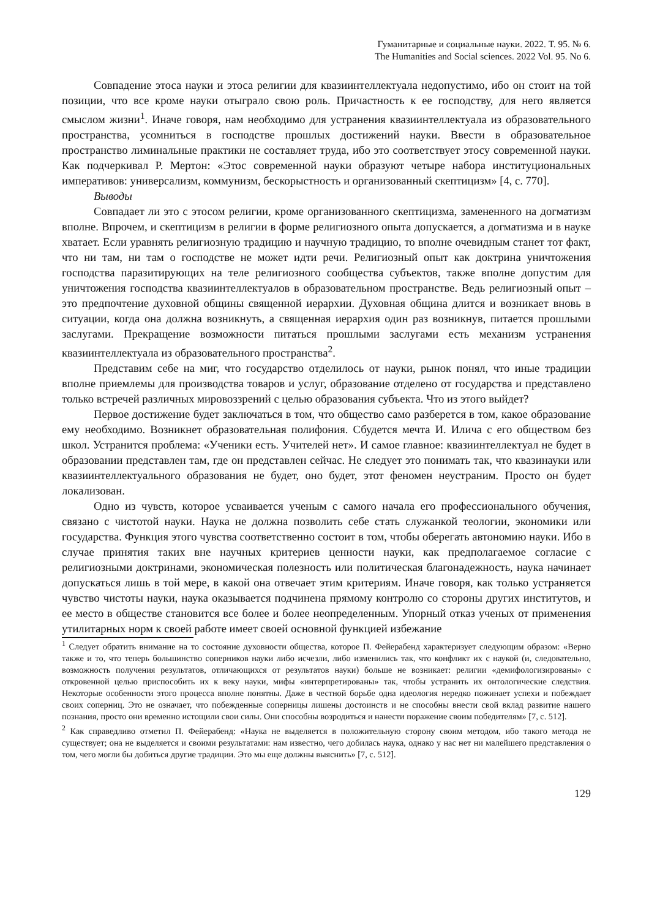Гуманитарные и социальные науки. 2022. Т. 95. № 6.
The Humanities and Social sciences. 2022 Vol. 95. No 6.
Совпадение этоса науки и этоса религии для квазиинтеллектуала недопустимо, ибо он стоит на той позиции, что все кроме науки отыграло свою роль. Причастность к ее господству, для него является смыслом жизни<sup>1</sup>. Иначе говоря, нам необходимо для устранения квазиинтеллектуала из образовательного пространства, усомниться в господстве прошлых достижений науки. Ввести в образовательное пространство лиминальные практики не составляет труда, ибо это соответствует этосу современной науки. Как подчеркивал Р. Мертон: «Этос современной науки образуют четыре набора институциональных императивов: универсализм, коммунизм, бескорыстность и организованный скептицизм» [4, с. 770].
Выводы
Совпадает ли это с этосом религии, кроме организованного скептицизма, замененного на догматизм вполне. Впрочем, и скептицизм в религии в форме религиозного опыта допускается, а догматизма и в науке хватает. Если уравнять религиозную традицию и научную традицию, то вполне очевидным станет тот факт, что ни там, ни там о господстве не может идти речи. Религиозный опыт как доктрина уничтожения господства паразитирующих на теле религиозного сообщества субъектов, также вполне допустим для уничтожения господства квазиинтеллектуалов в образовательном пространстве. Ведь религиозный опыт – это предпочтение духовной общины священной иерархии. Духовная община длится и возникает вновь в ситуации, когда она должна возникнуть, а священная иерархия один раз возникнув, питается прошлыми заслугами. Прекращение возможности питаться прошлыми заслугами есть механизм устранения квазиинтеллектуала из образовательного пространства<sup>2</sup>.
Представим себе на миг, что государство отделилось от науки, рынок понял, что иные традиции вполне приемлемы для производства товаров и услуг, образование отделено от государства и представлено только встречей различных мировоззрений с целью образования субъекта. Что из этого выйдет?
Первое достижение будет заключаться в том, что общество само разберется в том, какое образование ему необходимо. Возникнет образовательная полифония. Сбудется мечта И. Илича с его обществом без школ. Устранится проблема: «Ученики есть. Учителей нет». И самое главное: квазиинтеллектуал не будет в образовании представлен там, где он представлен сейчас. Не следует это понимать так, что квазинауки или квазиинтеллектуального образования не будет, оно будет, этот феномен неустраним. Просто он будет локализован.
Одно из чувств, которое усваивается ученым с самого начала его профессионального обучения, связано с чистотой науки. Наука не должна позволить себе стать служанкой теологии, экономики или государства. Функция этого чувства соответственно состоит в том, чтобы оберегать автономию науки. Ибо в случае принятия таких вне научных критериев ценности науки, как предполагаемое согласие с религиозными доктринами, экономическая полезность или политическая благонадежность, наука начинает допускаться лишь в той мере, в какой она отвечает этим критериям. Иначе говоря, как только устраняется чувство чистоты науки, наука оказывается подчинена прямому контролю со стороны других институтов, и ее место в обществе становится все более и более неопределенным. Упорный отказ ученых от применения утилитарных норм к своей работе имеет своей основной функцией избежание
<sup>1</sup> Следует обратить внимание на то состояние духовности общества, которое П. Фейерабенд характеризует следующим образом: «Верно также и то, что теперь большинство соперников науки либо исчезли, либо изменились так, что конфликт их с наукой (и, следовательно, возможность получения результатов, отличающихся от результатов науки) больше не возникает: религии «демифологизированы» с откровенной целью приспособить их к веку науки, мифы «интерпретированы» так, чтобы устранить их онтологические следствия. Некоторые особенности этого процесса вполне понятны. Даже в честной борьбе одна идеология нередко пожинает успехи и побеждает своих соперниц. Это не означает, что побежденные соперницы лишены достоинств и не способны внести свой вклад развитие нашего познания, просто они временно истощили свои силы. Они способны возродиться и нанести поражение своим победителям» [7, с. 512].
<sup>2</sup> Как справедливо отметил П. Фейерабенд: «Наука не выделяется в положительную сторону своим методом, ибо такого метода не существует; она не выделяется и своими результатами: нам известно, чего добилась наука, однако у нас нет ни малейшего представления о том, чего могли бы добиться другие традиции. Это мы еще должны выяснить» [7, с. 512].
129